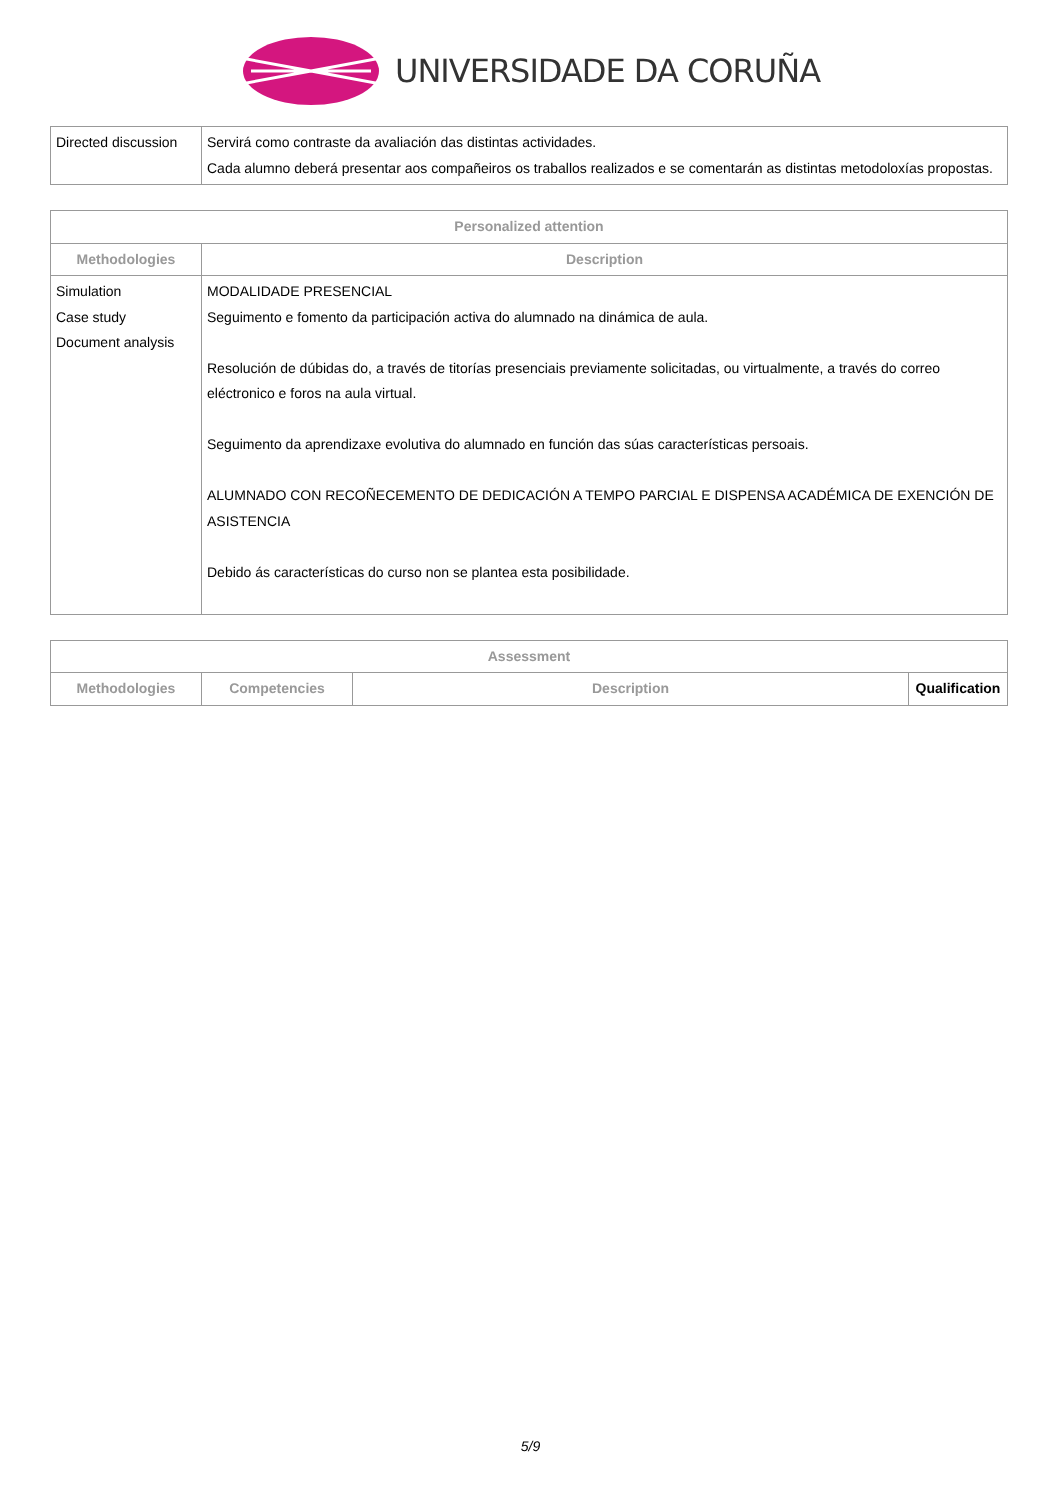UNIVERSIDADE DA CORUÑA
| Directed discussion | Servirá como contraste da avaliación das distintas actividades. Cada alumno deberá presentar aos compañeiros os traballos realizados e se comentarán as distintas metodoloxías propostas. |
| Personalized attention | |
| --- | --- |
| Methodologies | Description |
| Simulation Case study Document analysis | MODALIDADE PRESENCIAL Seguimento e fomento da participación activa do alumnado na dinámica de aula. Resolución de dúbidas do, a través de titorías presenciais previamente solicitadas, ou virtualmente, a través do correo eléctronico e foros na aula virtual. Seguimento da aprendizaxe evolutiva do alumnado en función das súas características persoais. ALUMNADO CON RECOÑECEMENTO DE DEDICACIÓN A TEMPO PARCIAL E DISPENSA ACADÉMICA DE EXENCIÓN DE ASISTENCIA Debido ás características do curso non se plantea esta posibilidade. |
| Assessment | | | |
| --- | --- | --- | --- |
| Methodologies | Competencies | Description | Qualification |
5/9